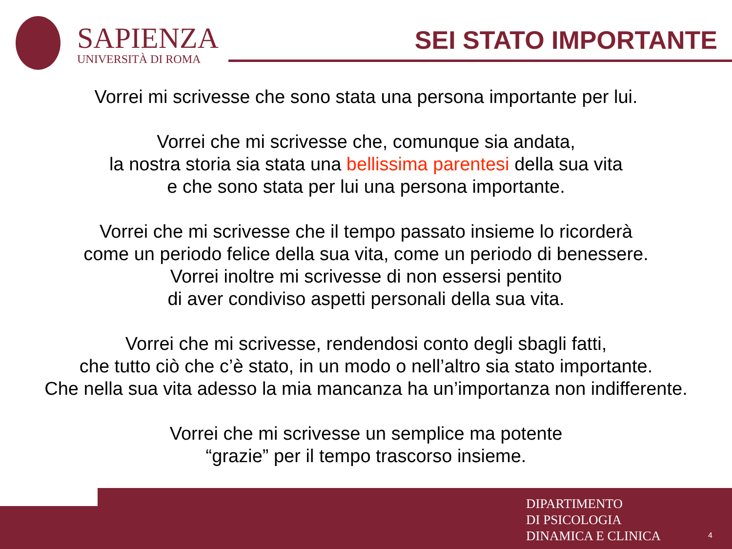SAPIENZA
UNIVERSITÀ DI ROMA
SEI STATO IMPORTANTE
Vorrei mi scrivesse che sono stata una persona importante per lui.
Vorrei che mi scrivesse che, comunque sia andata,
la nostra storia sia stata una bellissima parentesi della sua vita
e che sono stata per lui una persona importante.
Vorrei che mi scrivesse che il tempo passato insieme lo ricorderà
come un periodo felice della sua vita, come un periodo di benessere.
Vorrei inoltre mi scrivesse di non essersi pentito
di aver condiviso aspetti personali della sua vita.
Vorrei che mi scrivesse, rendendosi conto degli sbagli fatti,
che tutto ciò che c’è stato, in un modo o nell’altro sia stato importante.
Che nella sua vita adesso la mia mancanza ha un’importanza non indifferente.
Vorrei che mi scrivesse un semplice ma potente
“grazie” per il tempo trascorso insieme.
DIPARTIMENTO
DI PSICOLOGIA
DINAMICA E CLINICA
4